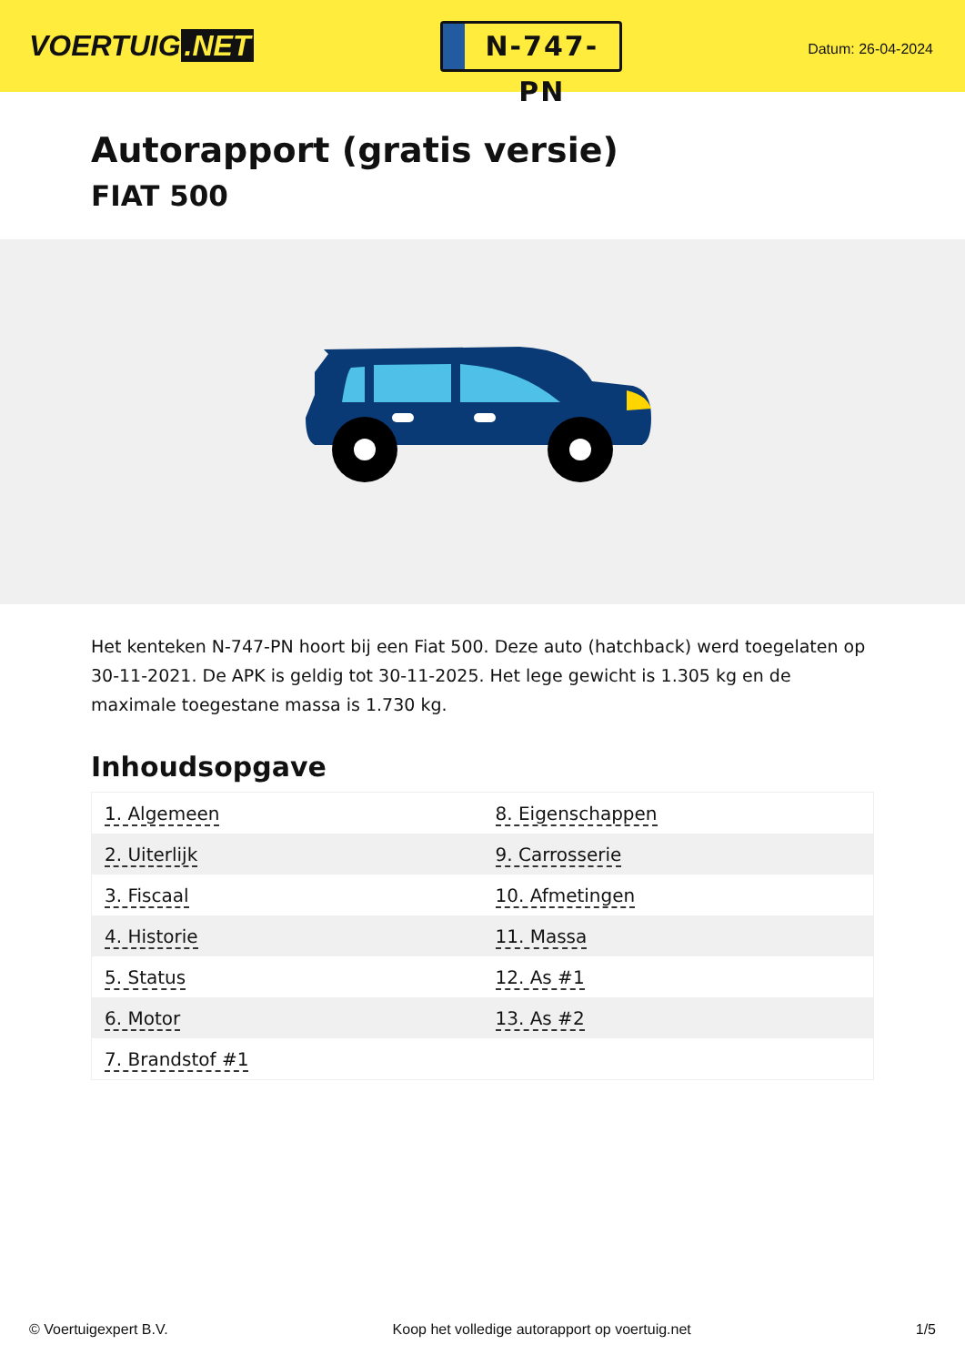VOERTUIG.NET
N-747-PN
Datum: 26-04-2024
Autorapport (gratis versie)
FIAT 500
Het kenteken N-747-PN hoort bij een Fiat 500. Deze auto (hatchback) werd toegelaten op 30-11-2021. De APK is geldig tot 30-11-2025. Het lege gewicht is 1.305 kg en de maximale toegestane massa is 1.730 kg.
Inhoudsopgave
| 1. Algemeen | 8. Eigenschappen |
| 2. Uiterlijk | 9. Carrosserie |
| 3. Fiscaal | 10. Afmetingen |
| 4. Historie | 11. Massa |
| 5. Status | 12. As #1 |
| 6. Motor | 13. As #2 |
| 7. Brandstof #1 | |
© Voertuigexpert B.V. Koop het volledige autorapport op voertuig.net 1/5